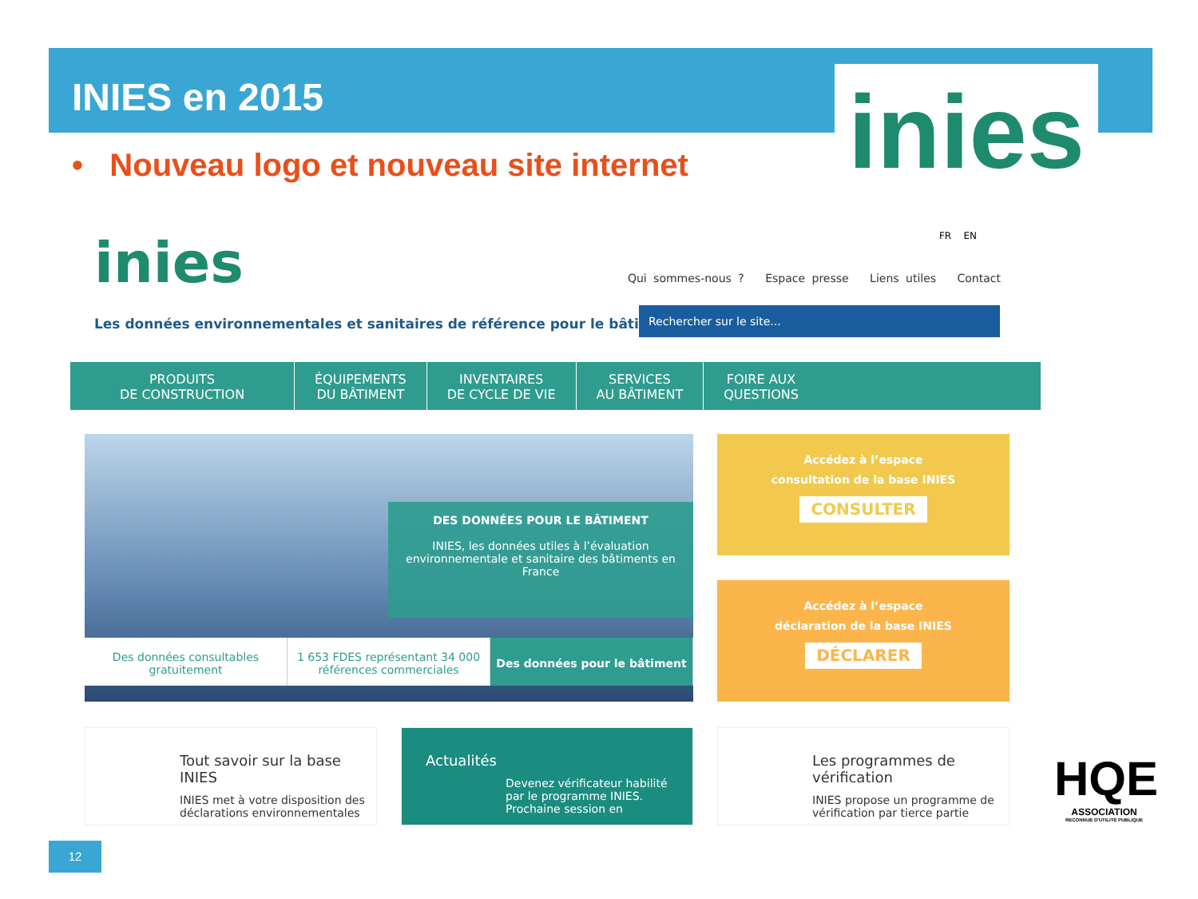INIES en 2015
• Nouveau logo et nouveau site internet
inies
inies
Les données environnementales et sanitaires de référence pour le bâtiment
FR EN
Qui sommes-nous ? Espace presse Liens utiles Contact
Rechercher sur le site...
PRODUITS
DE CONSTRUCTION
ÉQUIPEMENTS
DU BÂTIMENT
INVENTAIRES
DE CYCLE DE VIE
SERVICES
AU BÂTIMENT
FOIRE AUX
QUESTIONS
DES DONNÉES POUR LE BÂTIMENT
INIES, les données utiles à l’évaluation environnementale et sanitaire des bâtiments en France
Des données consultables gratuitement
1 653 FDES représentant 34 000 références commerciales
Des données pour le bâtiment
Accédez à l’espace
consultation de la base INIES
CONSULTER
Accédez à l’espace
déclaration de la base INIES
DÉCLARER
Tout savoir sur la base INIES
INIES met à votre disposition des déclarations environnementales
Actualités
Devenez vérificateur habilité par le programme INIES. Prochaine session en
Les programmes de vérification
INIES propose un programme de vérification par tierce partie
12
HQE
ASSOCIATION
RECONNUE D'UTILITÉ PUBLIQUE